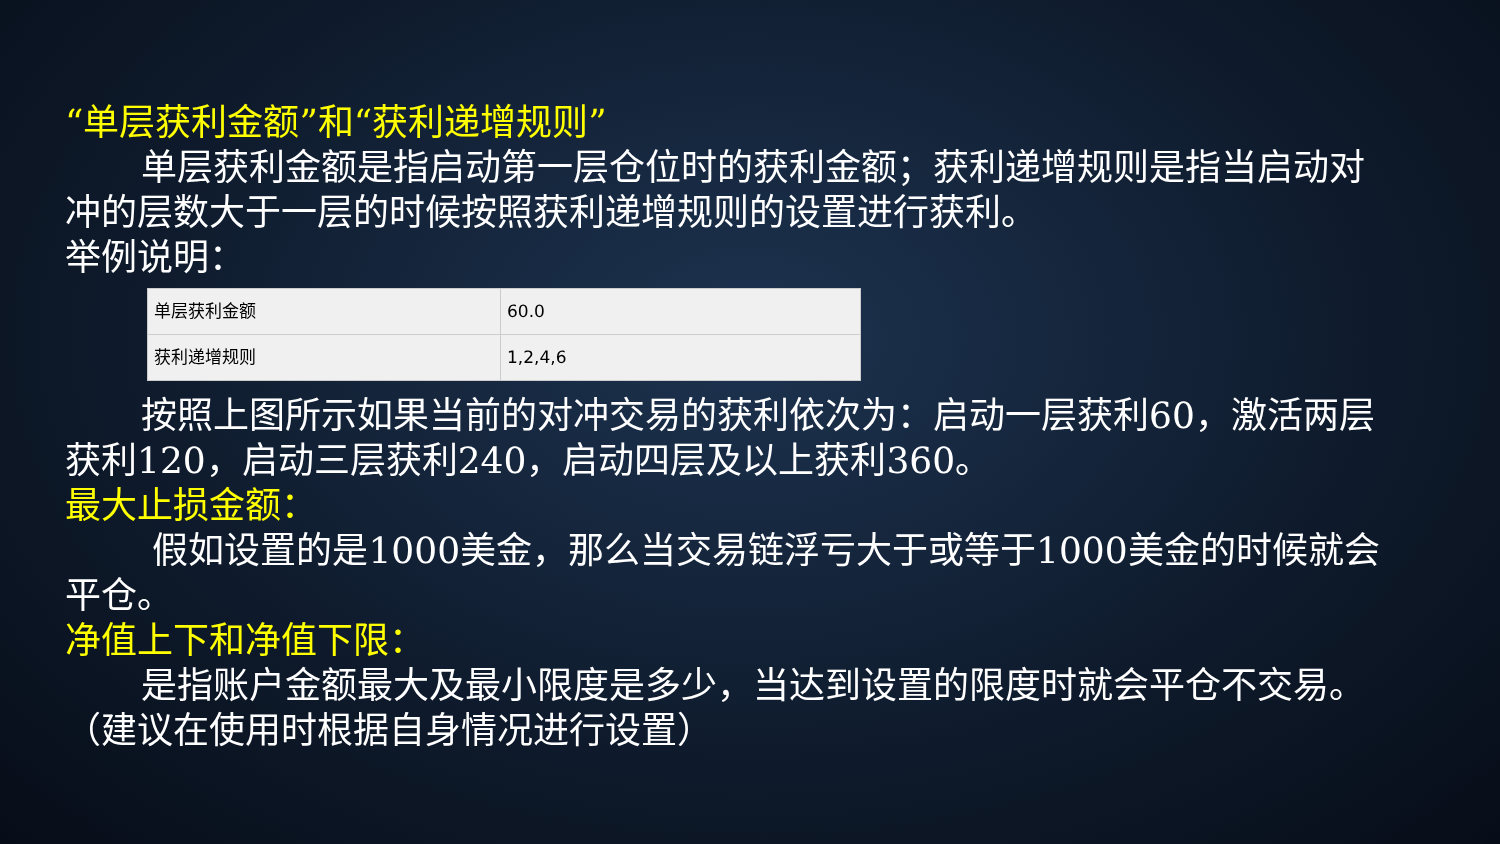“单层获利金额”和“获利递增规则”
单层获利金额是指启动第一层仓位时的获利金额；获利递增规则是指当启动对冲的层数大于一层的时候按照获利递增规则的设置进行获利。
举例说明：
| 单层获利金额 | 60.0 |
| 获利递增规则 | 1,2,4,6 |
按照上图所示如果当前的对冲交易的获利依次为：启动一层获利60，激活两层获利120，启动三层获利240，启动四层及以上获利360。
最大止损金额：
假如设置的是1000美金，那么当交易链浮亏大于或等于1000美金的时候就会平仓。
净值上下和净值下限：
是指账户金额最大及最小限度是多少，当达到设置的限度时就会平仓不交易。（建议在使用时根据自身情况进行设置）